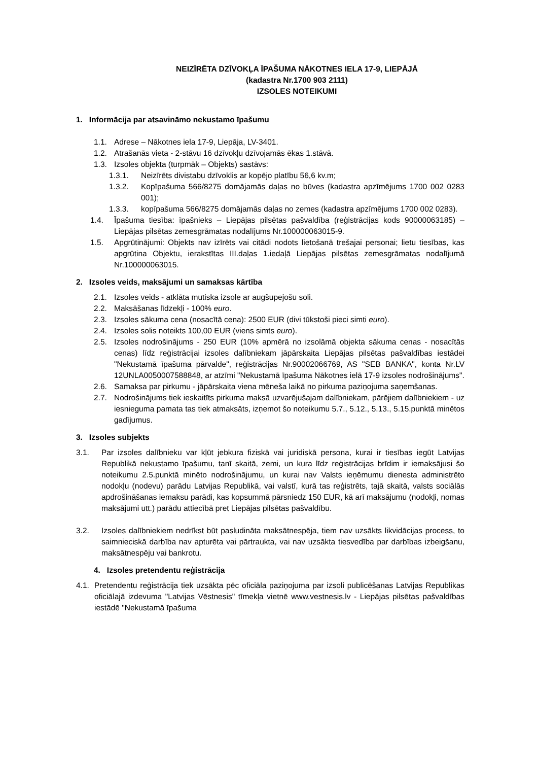NEIZĪRĒTA DZĪVOKĻA ĪPAŠUMA NĀKOTNES IELA 17-9, LIEPĀJĀ
(kadastra Nr.1700 903 2111)
IZSOLES NOTEIKUMI
1. Informācija par atsavināmo nekustamo īpašumu
1.1. Adrese – Nākotnes iela 17-9, Liepāja, LV-3401.
1.2. Atrašanās vieta - 2-stāvu 16 dzīvokļu dzīvojamās ēkas 1.stāvā.
1.3. Izsoles objekta (turpmāk – Objekts) sastāvs:
1.3.1. Neizīrēts divistabu dzīvoklis ar kopējo platību 56,6 kv.m;
1.3.2. Kopīpašuma 566/8275 domājamās daļas no būves (kadastra apzīmējums 1700 002 0283 001);
1.3.3. kopīpašuma 566/8275 domājamās daļas no zemes (kadastra apzīmējums 1700 002 0283).
1.4. Īpašuma tiesība: īpašnieks – Liepājas pilsētas pašvaldība (reģistrācijas kods 90000063185) – Liepājas pilsētas zemesgrāmatas nodalījums Nr.100000063015-9.
1.5. Apgrūtinājumi: Objekts nav izīrēts vai citādi nodots lietošanā trešajai personai; lietu tiesības, kas apgrūtina Objektu, ierakstītas III.daļas 1.iedaļā Liepājas pilsētas zemesgrāmatas nodalījumā Nr.100000063015.
2. Izsoles veids, maksājumi un samaksas kārtība
2.1. Izsoles veids - atklāta mutiska izsole ar augšupejošu soli.
2.2. Maksāšanas līdzekļi - 100% euro.
2.3. Izsoles sākuma cena (nosacītā cena): 2500 EUR (divi tūkstoši pieci simti euro).
2.4. Izsoles solis noteikts 100,00 EUR (viens simts euro).
2.5. Izsoles nodrošinājums - 250 EUR (10% apmērā no izsolāmā objekta sākuma cenas - nosacītās cenas) līdz reģistrācijai izsoles dalībniekam jāpārskaita Liepājas pilsētas pašvaldības iestādei "Nekustamā īpašuma pārvalde", reģistrācijas Nr.90002066769, AS "SEB BANKA", konta Nr.LV 12UNLA0050007588848, ar atzīmi "Nekustamā īpašuma Nākotnes ielā 17-9 izsoles nodrošinājums".
2.6. Samaksa par pirkumu - jāpārskaita viena mēneša laikā no pirkuma paziņojuma saņemšanas.
2.7. Nodrošinājums tiek ieskaitīts pirkuma maksā uzvarējušajam dalībniekam, pārējiem dalībniekiem - uz iesnieguma pamata tas tiek atmaksāts, izņemot šo noteikumu 5.7., 5.12., 5.13., 5.15.punktā minētos gadījumus.
3. Izsoles subjekts
3.1. Par izsoles dalībnieku var kļūt jebkura fiziskā vai juridiskā persona, kurai ir tiesības iegūt Latvijas Republikā nekustamo īpašumu, tanī skaitā, zemi, un kura līdz reģistrācijas brīdim ir iemaksājusi šo noteikumu 2.5.punktā minēto nodrošinājumu, un kurai nav Valsts ieņēmumu dienesta administrēto nodokļu (nodevu) parādu Latvijas Republikā, vai valstī, kurā tas reģistrēts, tajā skaitā, valsts sociālās apdrošināšanas iemaksu parādi, kas kopsummā pārsniedz 150 EUR, kā arī maksājumu (nodokļi, nomas maksājumi utt.) parādu attiecībā pret Liepājas pilsētas pašvaldību.
3.2. Izsoles dalībniekiem nedrīkst būt pasludināta maksātnespēja, tiem nav uzsākts likvidācijas process, to saimnieciskā darbība nav apturēta vai pārtraukta, vai nav uzsākta tiesvedība par darbības izbeigšanu, maksātnespēju vai bankrotu.
4. Izsoles pretendentu reģistrācija
4.1. Pretendentu reģistrācija tiek uzsākta pēc oficiāla paziņojuma par izsoli publicēšanas Latvijas Republikas oficiālajā izdevuma "Latvijas Vēstnesis" tīmekļa vietnē www.vestnesis.lv - Liepājas pilsētas pašvaldības iestādē "Nekustamā īpašuma